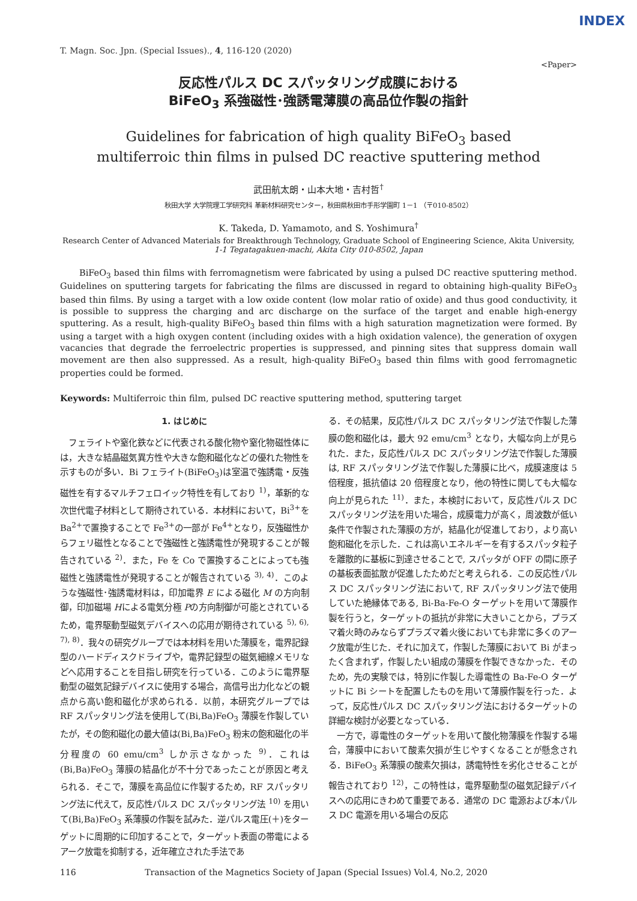INDEX
T. Magn. Soc. Jpn. (Special Issues)., 4, 116-120 (2020)
<Paper>
反応性パルス DC スパッタリング成膜における
BiFeO<sub>3</sub> 系強磁性･強誘電薄膜の高品位作製の指針
Guidelines for fabrication of high quality BiFeO<sub>3</sub> based
multiferroic thin films in pulsed DC reactive sputtering method
武田航太朗・山本大地・吉村哲<sup>†</sup>
秋田大学 大学院理工学研究科 革新材料研究センター，秋田県秋田市手形学園町 1－1 （〒010-8502）
K. Takeda, D. Yamamoto, and S. Yoshimura<sup>†</sup>
Research Center of Advanced Materials for Breakthrough Technology, Graduate School of Engineering Science, Akita University,
1-1 Tegatagakuen-machi, Akita City 010-8502, Japan
BiFeO<sub>3</sub> based thin films with ferromagnetism were fabricated by using a pulsed DC reactive sputtering method. Guidelines on sputtering targets for fabricating the films are discussed in regard to obtaining high-quality BiFeO<sub>3</sub> based thin films. By using a target with a low oxide content (low molar ratio of oxide) and thus good conductivity, it is possible to suppress the charging and arc discharge on the surface of the target and enable high-energy sputtering. As a result, high-quality BiFeO<sub>3</sub> based thin films with a high saturation magnetization were formed. By using a target with a high oxygen content (including oxides with a high oxidation valence), the generation of oxygen vacancies that degrade the ferroelectric properties is suppressed, and pinning sites that suppress domain wall movement are then also suppressed. As a result, high-quality BiFeO<sub>3</sub> based thin films with good ferromagnetic properties could be formed.
Keywords: Multiferroic thin film, pulsed DC reactive sputtering method, sputtering target
1. はじめに
　フェライトや窒化鉄などに代表される酸化物や窒化物磁性体には，大きな結晶磁気異方性や大きな飽和磁化などの優れた物性を示すものが多い．Bi フェライト(BiFeO<sub>3</sub>)は室温で強誘電・反強磁性を有するマルチフェロイック特性を有しており <sup>1)</sup>，革新的な次世代電子材料として期待されている．本材料において，Bi<sup>3+</sup>を Ba<sup>2+</sup>で置換することで Fe<sup>3+</sup>の一部が Fe<sup>4+</sup>となり，反強磁性からフェリ磁性となることで強磁性と強誘電性が発現することが報告されている <sup>2)</sup>．また，Fe を Co で置換することによっても強磁性と強誘電性が発現することが報告されている <sup>3), 4)</sup>．このような強磁性･強誘電材料は，印加電界 E による磁化 M の方向制御，印加磁場 Hによる電気分極 Pの方向制御が可能とされているため，電界駆動型磁気デバイスへの応用が期待されている <sup>5), 6), 7), 8)</sup>．我々の研究グループでは本材料を用いた薄膜を，電界記録型のハードディスクドライブや，電界記録型の磁気細線メモリなどへ応用することを目指し研究を行っている．このように電界駆動型の磁気記録デバイスに使用する場合，高信号出力化などの観点から高い飽和磁化が求められる．以前，本研究グループでは RF スパッタリング法を使用して(Bi,Ba)FeO<sub>3</sub> 薄膜を作製していたが，その飽和磁化の最大値は(Bi,Ba)FeO<sub>3</sub> 粉末の飽和磁化の半分程度の 60 emu/cm<sup>3</sup> しか示さなかった <sup>9)</sup>．これは(Bi,Ba)FeO<sub>3</sub> 薄膜の結晶化が不十分であったことが原因と考えられる．そこで，薄膜を高品位に作製するため，RF スパッタリング法に代えて，反応性パルス DC スパッタリング法 <sup>10)</sup> を用いて(Bi,Ba)FeO<sub>3</sub> 系薄膜の作製を試みた．逆パルス電圧(＋)をターゲットに周期的に印加することで，ターゲット表面の帯電によるアーク放電を抑制する，近年確立された手法であ
る．その結果，反応性パルス DC スパッタリング法で作製した薄膜の飽和磁化は，最大 92 emu/cm<sup>3</sup> となり，大幅な向上が見られた．また，反応性パルス DC スパッタリング法で作製した薄膜は, RF スパッタリング法で作製した薄膜に比べ，成膜速度は 5 倍程度，抵抗値は 20 倍程度となり，他の特性に関しても大幅な向上が見られた <sup>11)</sup>．また，本検討において，反応性パルス DC スパッタリング法を用いた場合，成膜電力が高く，周波数が低い条件で作製された薄膜の方が，結晶化が促進しており，より高い飽和磁化を示した．これは高いエネルギーを有するスパッタ粒子を離散的に基板に到達させることで, スパッタが OFF の間に原子の基板表面拡散が促進したためだと考えられる．この反応性パルス DC スパッタリング法において, RF スパッタリング法で使用していた絶縁体である, Bi-Ba-Fe-O ターゲットを用いて薄膜作製を行うと，ターゲットの抵抗が非常に大きいことから，プラズマ着火時のみならずプラズマ着火後においても非常に多くのアーク放電が生じた．それに加えて，作製した薄膜において Bi がまったく含まれず，作製したい組成の薄膜を作製できなかった．そのため，先の実験では，特別に作製した導電性の Ba-Fe-O ターゲットに Bi シートを配置したものを用いて薄膜作製を行った．よって，反応性パルス DC スパッタリング法におけるターゲットの詳細な検討が必要となっている．
　一方で，導電性のターゲットを用いて酸化物薄膜を作製する場合，薄膜中において酸素欠損が生じやすくなることが懸念される．BiFeO<sub>3</sub> 系薄膜の酸素欠損は，誘電特性を劣化させることが報告されており <sup>12)</sup>，この特性は，電界駆動型の磁気記録デバイスへの応用にきわめて重要である．通常の DC 電源および本パルス DC 電源を用いる場合の反応
116 Transaction of the Magnetics Society of Japan (Special Issues) Vol.4, No.2, 2020